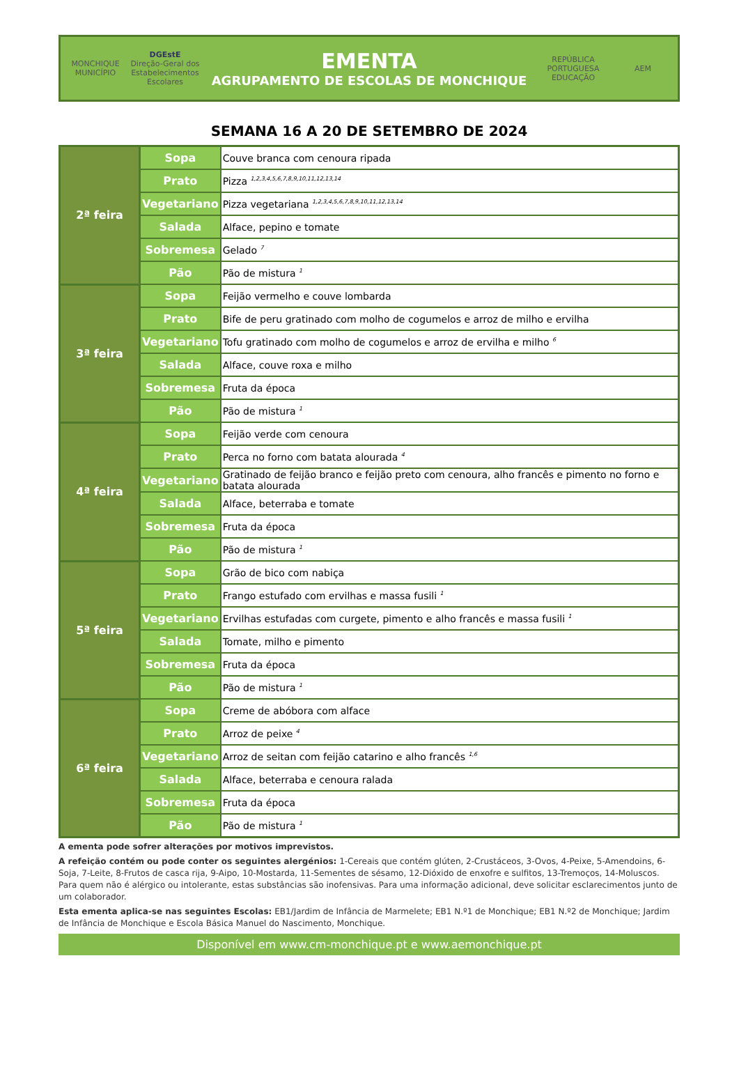MONCHIQUE
MUNICÍPIO
DGEstE
Direção-Geral dos Estabelecimentos Escolares
EMENTA
AGRUPAMENTO DE ESCOLAS DE MONCHIQUE
REPÚBLICA PORTUGUESA
EDUCAÇÃO
AEM
SEMANA 16 A 20 DE SETEMBRO DE 2024
| 2ª feira | Sopa | Couve branca com cenoura ripada |
| | Prato | Pizza <sup>1,2,3,4,5,6,7,8,9,10,11,12,13,14</sup> |
| | Vegetariano | Pizza vegetariana <sup>1,2,3,4,5,6,7,8,9,10,11,12,13,14</sup> |
| | Salada | Alface, pepino e tomate |
| | Sobremesa | Gelado <sup>7</sup> |
| | Pão | Pão de mistura <sup>1</sup> |
| 3ª feira | Sopa | Feijão vermelho e couve lombarda |
| | Prato | Bife de peru gratinado com molho de cogumelos e arroz de milho e ervilha |
| | Vegetariano | Tofu gratinado com molho de cogumelos e arroz de ervilha e milho <sup>6</sup> |
| | Salada | Alface, couve roxa e milho |
| | Sobremesa | Fruta da época |
| | Pão | Pão de mistura <sup>1</sup> |
| 4ª feira | Sopa | Feijão verde com cenoura |
| | Prato | Perca no forno com batata alourada <sup>4</sup> |
| | Vegetariano | Gratinado de feijão branco e feijão preto com cenoura, alho francês e pimento no forno e batata alourada |
| | Salada | Alface, beterraba e tomate |
| | Sobremesa | Fruta da época |
| | Pão | Pão de mistura <sup>1</sup> |
| 5ª feira | Sopa | Grão de bico com nabiça |
| | Prato | Frango estufado com ervilhas e massa fusili <sup>1</sup> |
| | Vegetariano | Ervilhas estufadas com curgete, pimento e alho francês e massa fusili <sup>1</sup> |
| | Salada | Tomate, milho e pimento |
| | Sobremesa | Fruta da época |
| | Pão | Pão de mistura <sup>1</sup> |
| 6ª feira | Sopa | Creme de abóbora com alface |
| | Prato | Arroz de peixe <sup>4</sup> |
| | Vegetariano | Arroz de seitan com feijão catarino e alho francês <sup>1,6</sup> |
| | Salada | Alface, beterraba e cenoura ralada |
| | Sobremesa | Fruta da época |
| | Pão | Pão de mistura <sup>1</sup> |
A ementa pode sofrer alterações por motivos imprevistos.
A refeição contém ou pode conter os seguintes alergénios: 1-Cereais que contém glúten, 2-Crustáceos, 3-Ovos, 4-Peixe, 5-Amendoins, 6-Soja, 7-Leite, 8-Frutos de casca rija, 9-Aipo, 10-Mostarda, 11-Sementes de sésamo, 12-Dióxido de enxofre e sulfitos, 13-Tremoços, 14-Moluscos. Para quem não é alérgico ou intolerante, estas substâncias são inofensivas. Para uma informação adicional, deve solicitar esclarecimentos junto de um colaborador.
Esta ementa aplica-se nas seguintes Escolas: EB1/Jardim de Infância de Marmelete; EB1 N.º1 de Monchique; EB1 N.º2 de Monchique; Jardim de Infância de Monchique e Escola Básica Manuel do Nascimento, Monchique.
Disponível em www.cm-monchique.pt e www.aemonchique.pt